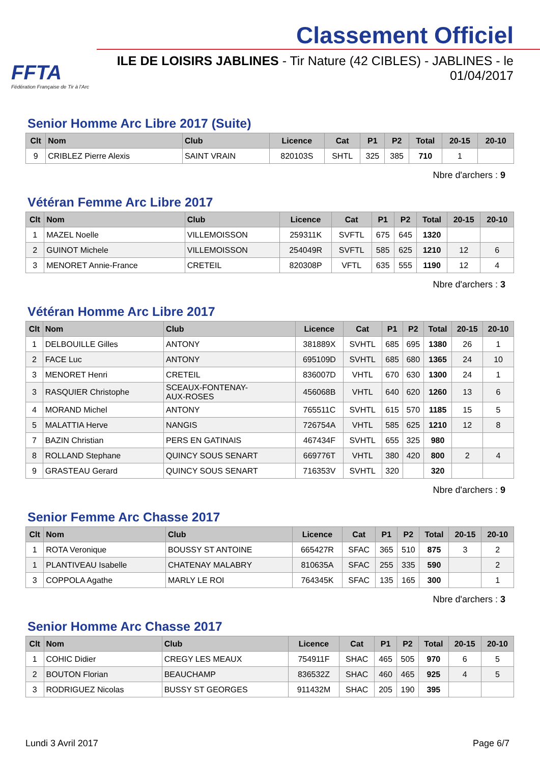FFTA
Fédération Française de Tir à l'Arc
Classement Officiel
ILE DE LOISIRS JABLINES - Tir Nature (42 CIBLES) - JABLINES - le 01/04/2017
Senior Homme Arc Libre 2017 (Suite)
| Clt | Nom | Club | Licence | Cat | P1 | P2 | Total | 20-15 | 20-10 |
| --- | --- | --- | --- | --- | --- | --- | --- | --- | --- |
| 9 | CRIBLEZ Pierre Alexis | SAINT VRAIN | 820103S | SHTL | 325 | 385 | 710 | 1 | |
Nbre d'archers : 9
Vétéran Femme Arc Libre 2017
| Clt | Nom | Club | Licence | Cat | P1 | P2 | Total | 20-15 | 20-10 |
| --- | --- | --- | --- | --- | --- | --- | --- | --- | --- |
| 1 | MAZEL Noelle | VILLEMOISSON | 259311K | SVFTL | 675 | 645 | 1320 | | |
| 2 | GUINOT Michele | VILLEMOISSON | 254049R | SVFTL | 585 | 625 | 1210 | 12 | 6 |
| 3 | MENORET Annie-France | CRETEIL | 820308P | VFTL | 635 | 555 | 1190 | 12 | 4 |
Nbre d'archers : 3
Vétéran Homme Arc Libre 2017
| Clt | Nom | Club | Licence | Cat | P1 | P2 | Total | 20-15 | 20-10 |
| --- | --- | --- | --- | --- | --- | --- | --- | --- | --- |
| 1 | DELBOUILLE Gilles | ANTONY | 381889X | SVHTL | 685 | 695 | 1380 | 26 | 1 |
| 2 | FACE Luc | ANTONY | 695109D | SVHTL | 685 | 680 | 1365 | 24 | 10 |
| 3 | MENORET Henri | CRETEIL | 836007D | VHTL | 670 | 630 | 1300 | 24 | 1 |
| 3 | RASQUIER Christophe | SCEAUX-FONTENAY- AUX-ROSES | 456068B | VHTL | 640 | 620 | 1260 | 13 | 6 |
| 4 | MORAND Michel | ANTONY | 765511C | SVHTL | 615 | 570 | 1185 | 15 | 5 |
| 5 | MALATTIA Herve | NANGIS | 726754A | VHTL | 585 | 625 | 1210 | 12 | 8 |
| 7 | BAZIN Christian | PERS EN GATINAIS | 467434F | SVHTL | 655 | 325 | 980 | | |
| 8 | ROLLAND Stephane | QUINCY SOUS SENART | 669776T | VHTL | 380 | 420 | 800 | 2 | 4 |
| 9 | GRASTEAU Gerard | QUINCY SOUS SENART | 716353V | SVHTL | 320 | | 320 | | |
Nbre d'archers : 9
Senior Femme Arc Chasse 2017
| Clt | Nom | Club | Licence | Cat | P1 | P2 | Total | 20-15 | 20-10 |
| --- | --- | --- | --- | --- | --- | --- | --- | --- | --- |
| 1 | ROTA Veronique | BOUSSY ST ANTOINE | 665427R | SFAC | 365 | 510 | 875 | 3 | 2 |
| 1 | PLANTIVEAU Isabelle | CHATENAY MALABRY | 810635A | SFAC | 255 | 335 | 590 | | 2 |
| 3 | COPPOLA Agathe | MARLY LE ROI | 764345K | SFAC | 135 | 165 | 300 | | 1 |
Nbre d'archers : 3
Senior Homme Arc Chasse 2017
| Clt | Nom | Club | Licence | Cat | P1 | P2 | Total | 20-15 | 20-10 |
| --- | --- | --- | --- | --- | --- | --- | --- | --- | --- |
| 1 | COHIC Didier | CREGY LES MEAUX | 754911F | SHAC | 465 | 505 | 970 | 6 | 5 |
| 2 | BOUTON Florian | BEAUCHAMP | 836532Z | SHAC | 460 | 465 | 925 | 4 | 5 |
| 3 | RODRIGUEZ Nicolas | BUSSY ST GEORGES | 911432M | SHAC | 205 | 190 | 395 | | |
Lundi 3 Avril 2017 Page 6/7